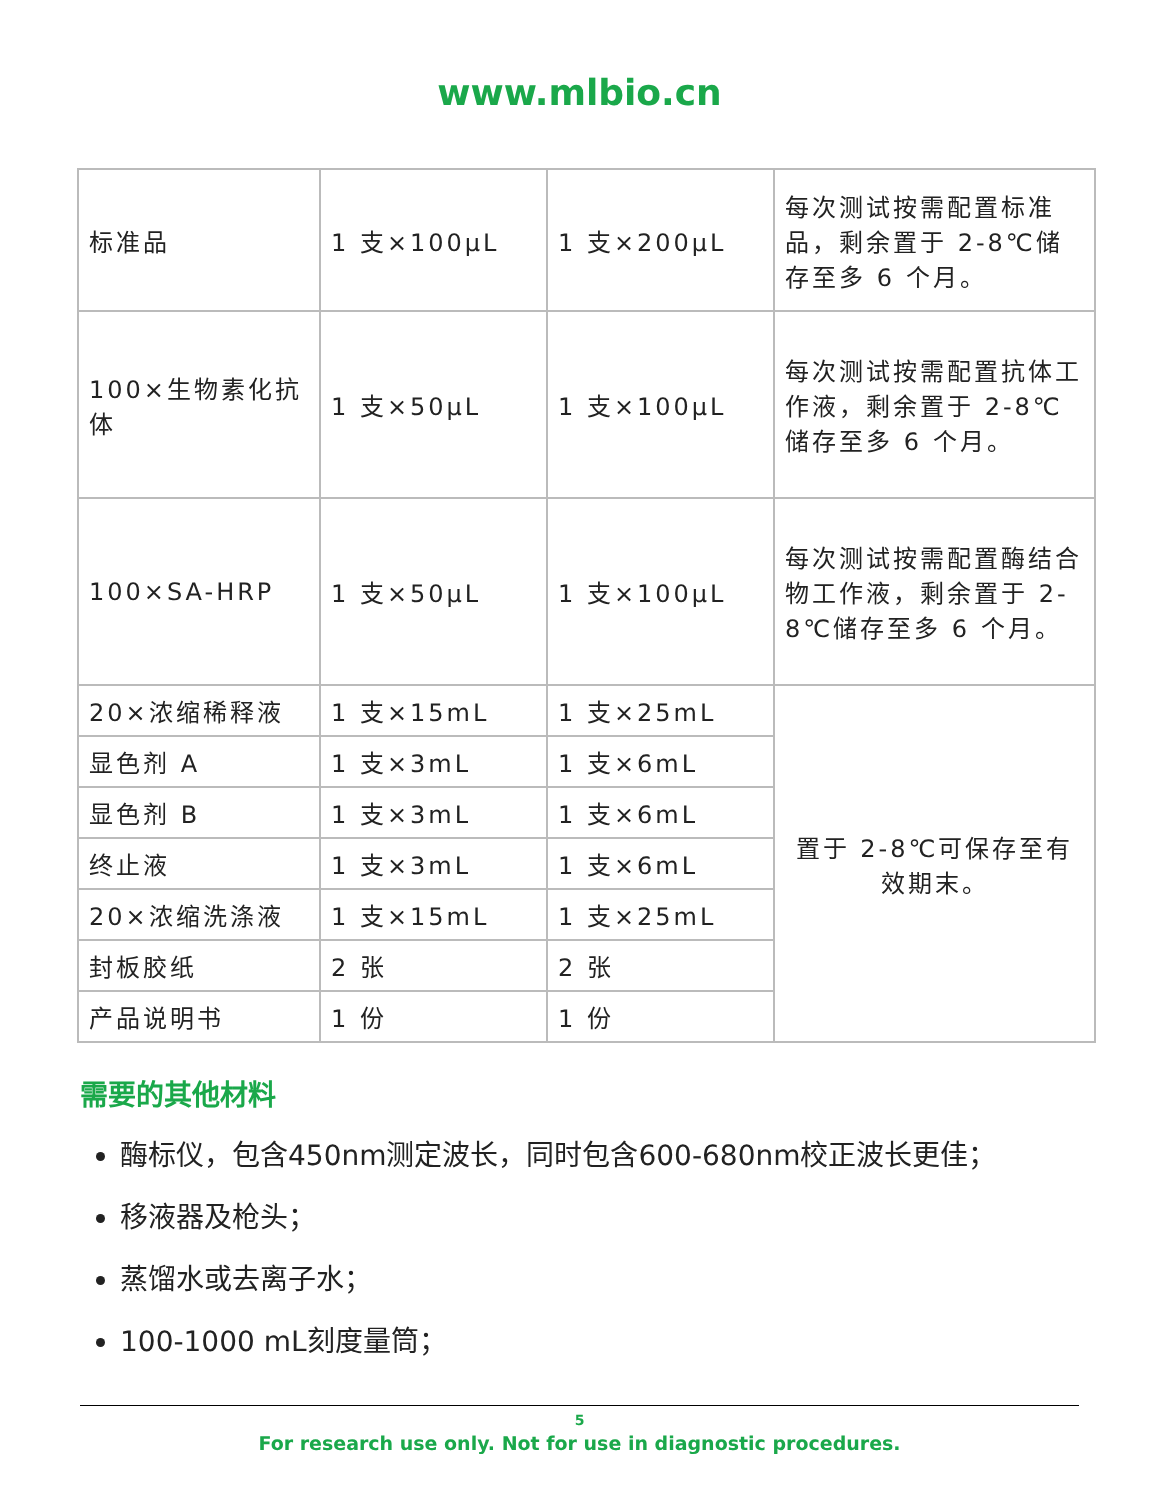www.mlbio.cn
| 标准品 | 1 支×100μL | 1 支×200μL | 每次测试按需配置标准品，剩余置于 2-8℃储存至多 6 个月。 |
| 100×生物素化抗体 | 1 支×50μL | 1 支×100μL | 每次测试按需配置抗体工作液，剩余置于 2-8℃储存至多 6 个月。 |
| 100×SA-HRP | 1 支×50μL | 1 支×100μL | 每次测试按需配置酶结合物工作液，剩余置于 2-8℃储存至多 6 个月。 |
| 20×浓缩稀释液 | 1 支×15mL | 1 支×25mL | 置于 2-8℃可保存至有效期末。 |
| 显色剂 A | 1 支×3mL | 1 支×6mL | |
| 显色剂 B | 1 支×3mL | 1 支×6mL | |
| 终止液 | 1 支×3mL | 1 支×6mL | |
| 20×浓缩洗涤液 | 1 支×15mL | 1 支×25mL | |
| 封板胶纸 | 2 张 | 2 张 | |
| 产品说明书 | 1 份 | 1 份 | |
需要的其他材料
酶标仪，包含450nm测定波长，同时包含600-680nm校正波长更佳；
移液器及枪头；
蒸馏水或去离子水；
100-1000 mL刻度量筒；
5
For research use only. Not for use in diagnostic procedures.